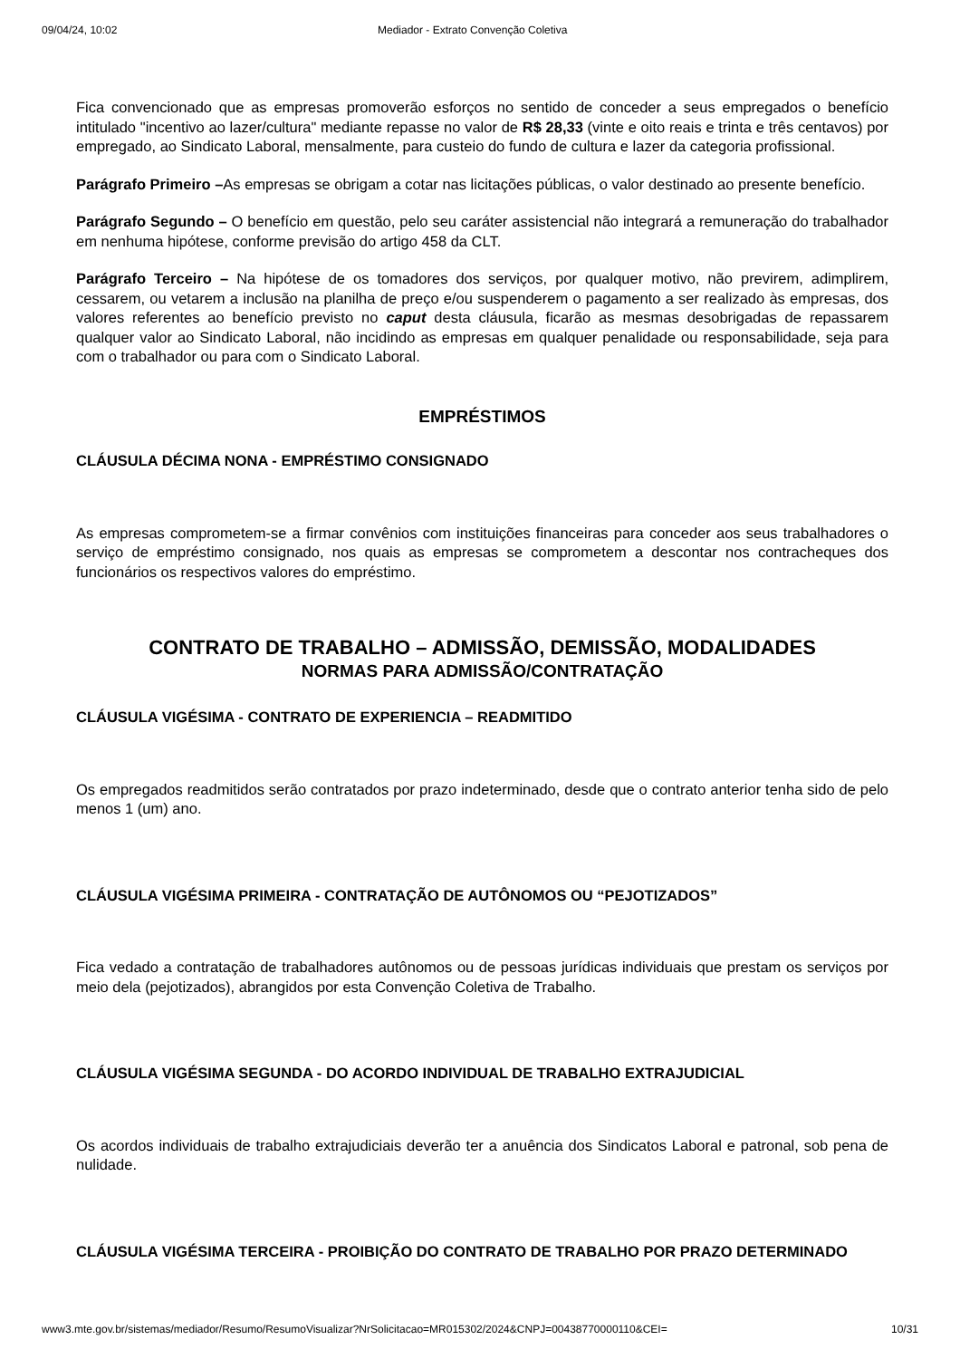09/04/24, 10:02 Mediador - Extrato Convenção Coletiva
Fica convencionado que as empresas promoverão esforços no sentido de conceder a seus empregados o benefício intitulado "incentivo ao lazer/cultura" mediante repasse no valor de R$ 28,33 (vinte e oito reais e trinta e três centavos) por empregado, ao Sindicato Laboral, mensalmente, para custeio do fundo de cultura e lazer da categoria profissional.
Parágrafo Primeiro –As empresas se obrigam a cotar nas licitações públicas, o valor destinado ao presente benefício.
Parágrafo Segundo – O benefício em questão, pelo seu caráter assistencial não integrará a remuneração do trabalhador em nenhuma hipótese, conforme previsão do artigo 458 da CLT.
Parágrafo Terceiro – Na hipótese de os tomadores dos serviços, por qualquer motivo, não previrem, adimplirem, cessarem, ou vetarem a inclusão na planilha de preço e/ou suspenderem o pagamento a ser realizado às empresas, dos valores referentes ao benefício previsto no caput desta cláusula, ficarão as mesmas desobrigadas de repassarem qualquer valor ao Sindicato Laboral, não incidindo as empresas em qualquer penalidade ou responsabilidade, seja para com o trabalhador ou para com o Sindicato Laboral.
EMPRÉSTIMOS
CLÁUSULA DÉCIMA NONA - EMPRÉSTIMO CONSIGNADO
As empresas comprometem-se a firmar convênios com instituições financeiras para conceder aos seus trabalhadores o serviço de empréstimo consignado, nos quais as empresas se comprometem a descontar nos contracheques dos funcionários os respectivos valores do empréstimo.
CONTRATO DE TRABALHO – ADMISSÃO, DEMISSÃO, MODALIDADES
NORMAS PARA ADMISSÃO/CONTRATAÇÃO
CLÁUSULA VIGÉSIMA - CONTRATO DE EXPERIENCIA – READMITIDO
Os empregados readmitidos serão contratados por prazo indeterminado, desde que o contrato anterior tenha sido de pelo menos 1 (um) ano.
CLÁUSULA VIGÉSIMA PRIMEIRA - CONTRATAÇÃO DE AUTÔNOMOS OU “PEJOTIZADOS”
Fica vedado a contratação de trabalhadores autônomos ou de pessoas jurídicas individuais que prestam os serviços por meio dela (pejotizados), abrangidos por esta Convenção Coletiva de Trabalho.
CLÁUSULA VIGÉSIMA SEGUNDA - DO ACORDO INDIVIDUAL DE TRABALHO EXTRAJUDICIAL
Os acordos individuais de trabalho extrajudiciais deverão ter a anuência dos Sindicatos Laboral e patronal, sob pena de nulidade.
CLÁUSULA VIGÉSIMA TERCEIRA - PROIBIÇÃO DO CONTRATO DE TRABALHO POR PRAZO DETERMINADO
www3.mte.gov.br/sistemas/mediador/Resumo/ResumoVisualizar?NrSolicitacao=MR015302/2024&CNPJ=00438770000110&CEI= 10/31